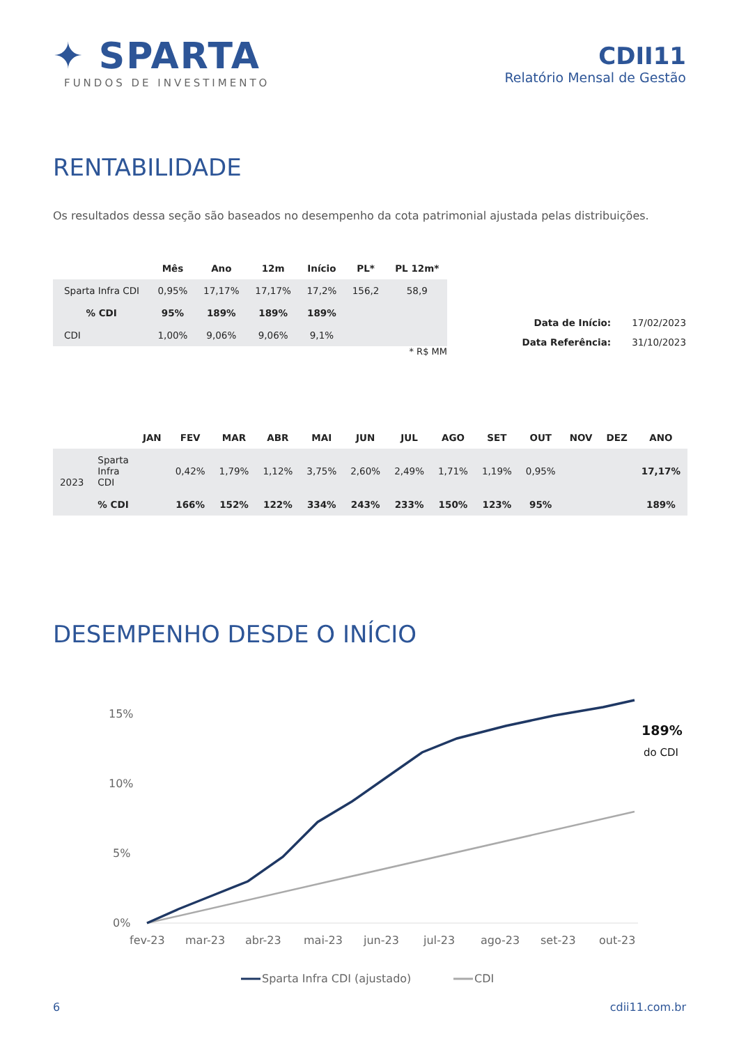✦ SPARTA
FUNDOS DE INVESTIMENTO
CDII11
Relatório Mensal de Gestão
RENTABILIDADE
Os resultados dessa seção são baseados no desempenho da cota patrimonial ajustada pelas distribuições.
| | Mês | Ano | 12m | Início | PL* | PL 12m* |
| --- | --- | --- | --- | --- | --- | --- |
| Sparta Infra CDI | 0,95% | 17,17% | 17,17% | 17,2% | 156,2 | 58,9 |
| % CDI | 95% | 189% | 189% | 189% | | |
| CDI | 1,00% | 9,06% | 9,06% | 9,1% | | |
* R$ MM
| Data de Início: | 17/02/2023 |
| Data Referência: | 31/10/2023 |
| | | JAN | FEV | MAR | ABR | MAI | JUN | JUL | AGO | SET | OUT | NOV | DEZ | ANO |
| --- | --- | --- | --- | --- | --- | --- | --- | --- | --- | --- | --- | --- | --- | --- |
| 2023 | Sparta Infra CDI | | 0,42% | 1,79% | 1,12% | 3,75% | 2,60% | 2,49% | 1,71% | 1,19% | 0,95% | | | 17,17% |
| | % CDI | | 166% | 152% | 122% | 334% | 243% | 233% | 150% | 123% | 95% | | | 189% |
DESEMPENHO DESDE O INÍCIO
15%
10%
5%
0%
fev-23
mar-23
abr-23
mai-23
jun-23
jul-23
ago-23
set-23
out-23
Sparta Infra CDI (ajustado)
CDI
189%
do CDI
6 cdii11.com.br